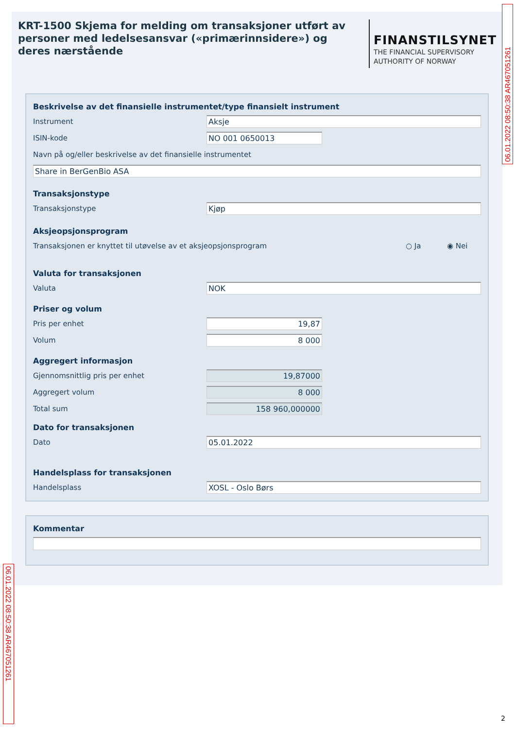KRT-1500 Skjema for melding om transaksjoner utført av personer med ledelsesansvar («primærinnsidere») og deres nærstående
FINANSTILSYNET
THE FINANCIAL SUPERVISORY
AUTHORITY OF NORWAY
Beskrivelse av det finansielle instrumentet/type finansielt instrument
Instrument Aksje
ISIN-kode NO 001 0650013
Navn på og/eller beskrivelse av det finansielle instrumentet
Share in BerGenBio ASA
Transaksjonstype
Transaksjonstype Kjøp
Aksjeopsjonsprogram
Transaksjonen er knyttet til utøvelse av et aksjeopsjonsprogram ○ Ja ◉ Nei
Valuta for transaksjonen
Valuta NOK
Priser og volum
Pris per enhet 19,87
Volum 8 000
Aggregert informasjon
Gjennomsnittlig pris per enhet 19,87000
Aggregert volum 8 000
Total sum 158 960,000000
Dato for transaksjonen
Dato 05.01.2022
Handelsplass for transaksjonen
Handelsplass XOSL - Oslo Børs
Kommentar
06.01.2022 08:50:38 AR467051261
06.01.2022 08:50:38 AR467051261
2